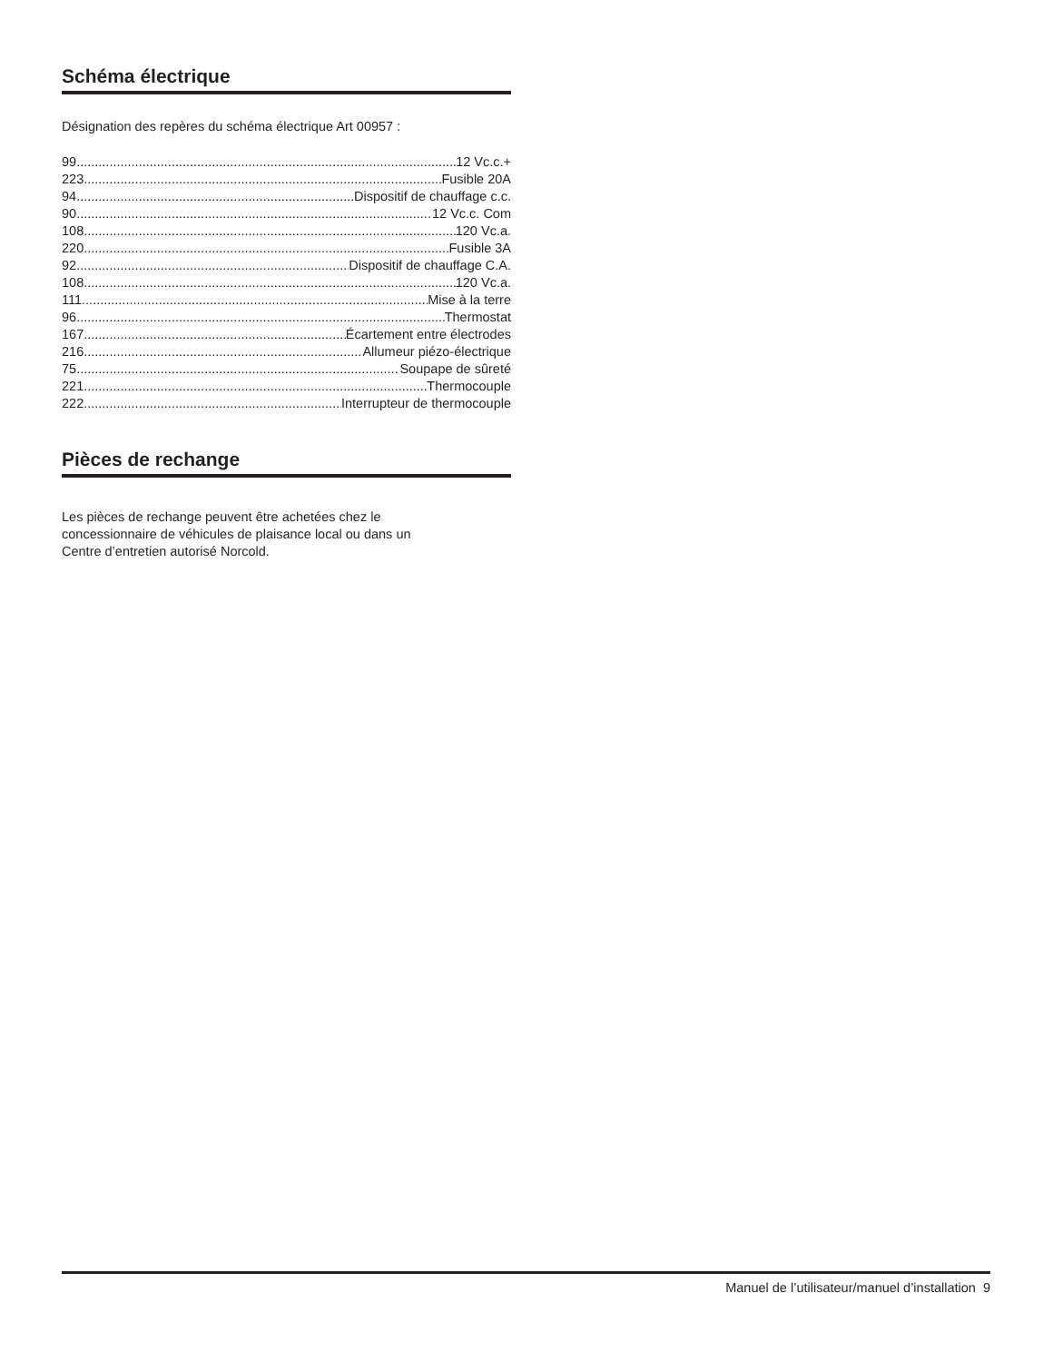Schéma électrique
Désignation des repères du schéma électrique Art 00957 :
99 12 Vc.c.+
223 Fusible 20A
94 Dispositif de chauffage c.c.
90 12 Vc.c. Com
108 120 Vc.a.
220 Fusible 3A
92 Dispositif de chauffage C.A.
108 120 Vc.a.
111 Mise à la terre
96 Thermostat
167 Écartement entre électrodes
216 Allumeur piézo-électrique
75 Soupape de sûreté
221 Thermocouple
222 Interrupteur de thermocouple
Pièces de rechange
Les pièces de rechange peuvent être achetées chez le
concessionnaire de véhicules de plaisance local ou dans un
Centre d’entretien autorisé Norcold.
Manuel de l’utilisateur/manuel d’installation 9